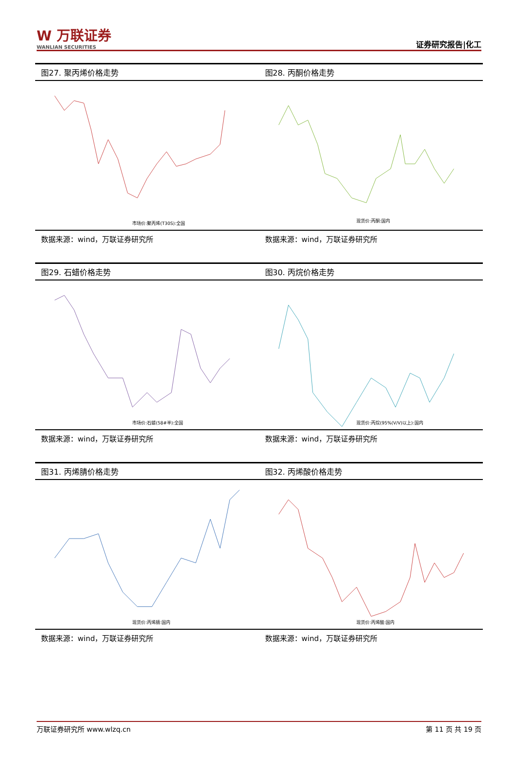W 万联证券
WANLIAN SECURITIES
证券研究报告|化工
图27. 聚丙烯价格走势
市场价:聚丙烯(T30S):全国
数据来源：wind，万联证券研究所
图28. 丙酮价格走势
现货价:丙酮:国内
数据来源：wind，万联证券研究所
图29. 石蜡价格走势
市场价:石蜡(58#半):全国
数据来源：wind，万联证券研究所
图30. 丙烷价格走势
现货价:丙烷(95%(V/V)以上):国内
数据来源：wind，万联证券研究所
图31. 丙烯腈价格走势
现货价:丙烯腈:国内
数据来源：wind，万联证券研究所
图32. 丙烯酸价格走势
现货价:丙烯酸:国内
数据来源：wind，万联证券研究所
万联证券研究所 www.wlzq.cn 第 11 页 共 19 页